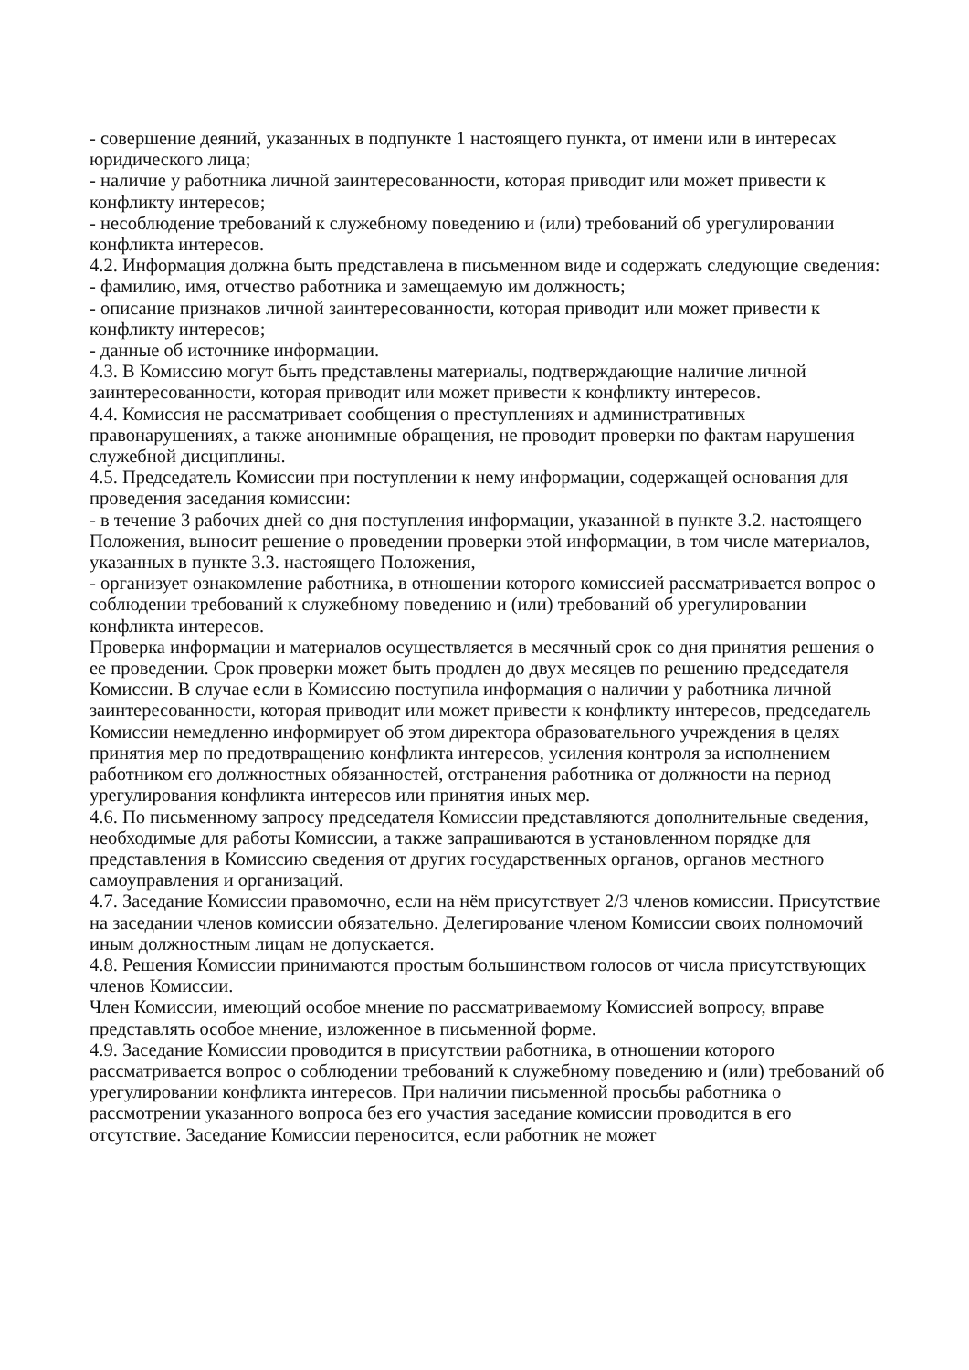- совершение деяний, указанных в подпункте 1 настоящего пункта, от имени или в интересах юридического лица;
- наличие у работника личной заинтересованности, которая приводит или может привести к конфликту интересов;
- несоблюдение требований к служебному поведению и (или) требований об урегулировании конфликта интересов.
4.2. Информация должна быть представлена в письменном виде и содержать следующие сведения:
- фамилию, имя, отчество работника и замещаемую им должность;
- описание признаков личной заинтересованности, которая приводит или может привести к конфликту интересов;
- данные об источнике информации.
4.3. В Комиссию могут быть представлены материалы, подтверждающие наличие личной заинтересованности, которая приводит или может привести к конфликту интересов.
4.4. Комиссия не рассматривает сообщения о преступлениях и административных правонарушениях, а также анонимные обращения, не проводит проверки по фактам нарушения служебной дисциплины.
4.5. Председатель Комиссии при поступлении к нему информации, содержащей основания для проведения заседания комиссии:
- в течение 3 рабочих дней со дня поступления информации, указанной в пункте 3.2. настоящего Положения, выносит решение о проведении проверки этой информации, в том числе материалов, указанных в пункте 3.3. настоящего Положения,
- организует ознакомление работника, в отношении которого комиссией рассматривается вопрос о соблюдении требований к служебному поведению и (или) требований об урегулировании конфликта интересов.
Проверка информации и материалов осуществляется в месячный срок со дня принятия решения о ее проведении. Срок проверки может быть продлен до двух месяцев по решению председателя Комиссии. В случае если в Комиссию поступила информация о наличии у работника личной заинтересованности, которая приводит или может привести к конфликту интересов, председатель Комиссии немедленно информирует об этом директора образовательного учреждения в целях принятия мер по предотвращению конфликта интересов, усиления контроля за исполнением работником его должностных обязанностей, отстранения работника от должности на период урегулирования конфликта интересов или принятия иных мер.
4.6. По письменному запросу председателя Комиссии представляются дополнительные сведения, необходимые для работы Комиссии, а также запрашиваются в установленном порядке для представления в Комиссию сведения от других государственных органов, органов местного самоуправления и организаций.
4.7. Заседание Комиссии правомочно, если на нём присутствует 2/3 членов комиссии. Присутствие на заседании членов комиссии обязательно. Делегирование членом Комиссии своих полномочий иным должностным лицам не допускается.
4.8. Решения Комиссии принимаются простым большинством голосов от числа присутствующих членов Комиссии.
Член Комиссии, имеющий особое мнение по рассматриваемому Комиссией вопросу, вправе представлять особое мнение, изложенное в письменной форме.
4.9. Заседание Комиссии проводится в присутствии работника, в отношении которого рассматривается вопрос о соблюдении требований к служебному поведению и (или) требований об урегулировании конфликта интересов. При наличии письменной просьбы работника о рассмотрении указанного вопроса без его участия заседание комиссии проводится в его отсутствие. Заседание Комиссии переносится, если работник не может